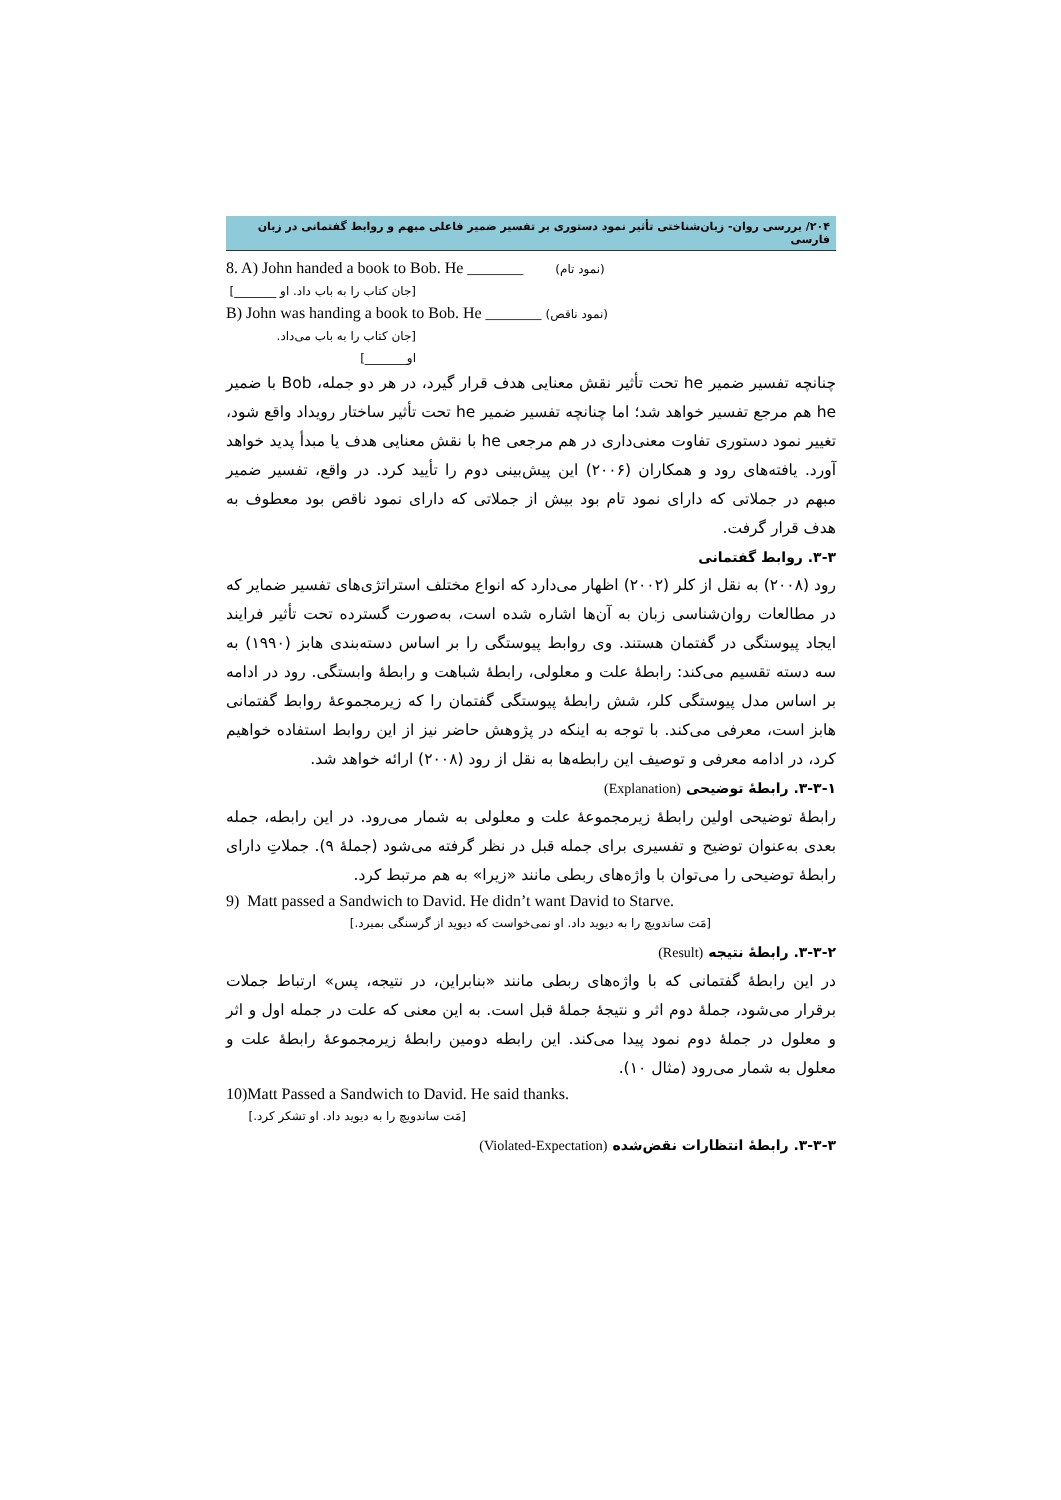۲۰۴/ بررسی روان- زبان‌شناختی تأثیر نمود دستوری بر تفسیر ضمیر فاعلی مبهم و روابط گفتمانی در زبان فارسی
8. A) John handed a book to Bob. He _______ (نمود تام)
[جان کتاب را به باب داد. او _______]
B) John was handing a book to Bob. He _______ (نمود ناقص)
[جان کتاب را به باب می‌داد. او_______]
چنانچه تفسیر ضمیر he تحت تأثیر نقش معنایی هدف قرار گیرد، در هر دو جمله، Bob با ضمیر he هم مرجع تفسیر خواهد شد؛ اما چنانچه تفسیر ضمیر he تحت تأثیر ساختار رویداد واقع شود، تغییر نمود دستوری تفاوت معنی‌داری در هم مرجعی he با نقش معنایی هدف یا مبدأ پدید خواهد آورد. یافته‌های رود و همکاران (۲۰۰۶) این پیش‌بینی دوم را تأیید کرد. در واقع، تفسیر ضمیر مبهم در جملاتی که دارای نمود تام بود بیش از جملاتی که دارای نمود ناقص بود معطوف به هدف قرار گرفت.
۳-۳. روابط گفتمانی
رود (۲۰۰۸) به نقل از کلر (۲۰۰۲) اظهار می‌دارد که انواع مختلف استراتژی‌های تفسیر ضمایر که در مطالعات روان‌شناسی زبان به آن‌ها اشاره شده است، به‌صورت گسترده تحت تأثیر فرایند ایجاد پیوستگی در گفتمان هستند. وی روابط پیوستگی را بر اساس دسته‌بندی هابز (۱۹۹۰) به سه دسته تقسیم می‌کند: رابطهٔ علت و معلولی، رابطهٔ شباهت و رابطهٔ وابستگی. رود در ادامه بر اساس مدل پیوستگی کلر، شش رابطهٔ پیوستگی گفتمان را که زیرمجموعهٔ روابط گفتمانی هابز است، معرفی می‌کند. با توجه به اینکه در پژوهش حاضر نیز از این روابط استفاده خواهیم کرد، در ادامه معرفی و توصیف این رابطه‌ها به نقل از رود (۲۰۰۸) ارائه خواهد شد.
۳-۳-۱. رابطهٔ توضیحی (Explanation)
رابطهٔ توضیحی اولین رابطهٔ زیرمجموعهٔ علت و معلولی به شمار می‌رود. در این رابطه، جمله بعدی به‌عنوان توضیح و تفسیری برای جمله قبل در نظر گرفته می‌شود (جملهٔ ۹). جملاتِ دارای رابطهٔ توضیحی را می‌توان با واژه‌های ربطی مانند «زیرا» به هم مرتبط کرد.
9) Matt passed a Sandwich to David. He didn’t want David to Starve.
[مَت ساندویچ را به دیوید داد. او نمی‌خواست که دیوید از گرسنگی بمیرد.]
۳-۳-۲. رابطهٔ نتیجه (Result)
در این رابطهٔ گفتمانی که با واژه‌های ربطی مانند «بنابراین، در نتیجه، پس» ارتباط جملات برقرار می‌شود، جملهٔ دوم اثر و نتیجهٔ جملهٔ قبل است. به این معنی که علت در جمله اول و اثر و معلول در جملهٔ دوم نمود پیدا می‌کند. این رابطه دومین رابطهٔ زیرمجموعهٔ رابطهٔ علت و معلول به شمار می‌رود (مثال ۱۰).
10)Matt Passed a Sandwich to David. He said thanks.
[مَت ساندویچ را به دیوید داد. او تشکر کرد.]
۳-۳-۳. رابطهٔ انتظارات نقض‌شده (Violated-Expectation)